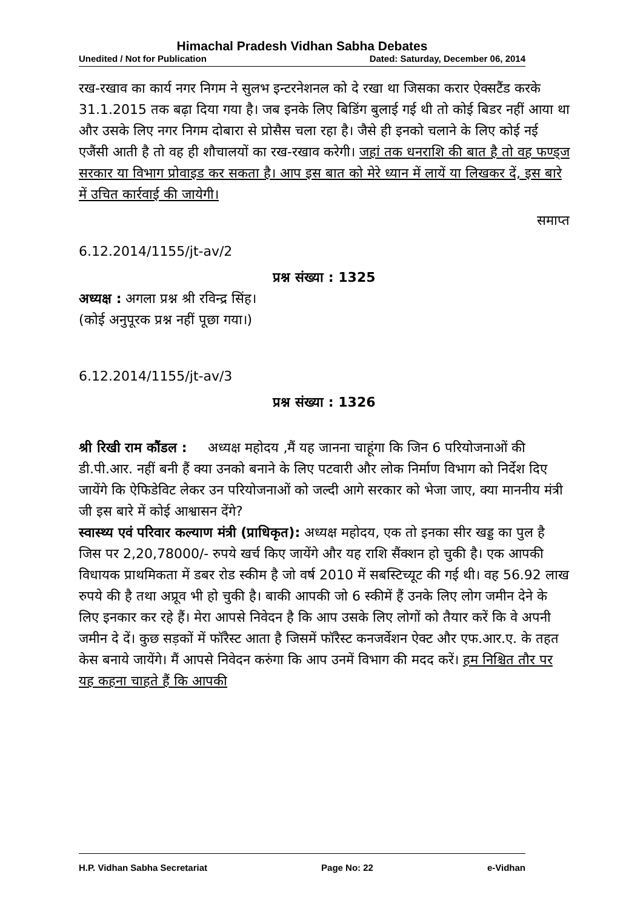Himachal Pradesh Vidhan Sabha Debates
Unedited / Not for Publication Dated: Saturday, December 06, 2014
रख-रखाव का कार्य नगर निगम ने सुलभ इन्टरनेशनल को दे रखा था जिसका करार ऐक्सटैंड करके 31.1.2015 तक बढ़ा दिया गया है। जब इनके लिए बिडिंग बुलाई गई थी तो कोई बिडर नहीं आया था और उसके लिए नगर निगम दोबारा से प्रोसैस चला रहा है। जैसे ही इनको चलाने के लिए कोई नई एजैंसी आती है तो वह ही शौचालयों का रख-रखाव करेगी। जहां तक धनराशि की बात है तो वह फण्ड्ज सरकार या विभाग प्रोवाइड कर सकता है। आप इस बात को मेरे ध्यान में लायें या लिखकर दें, इस बारे में उचित कार्रवाई की जायेगी।
समाप्त
6.12.2014/1155/jt-av/2
प्रश्न संख्या : 1325
अध्यक्ष : अगला प्रश्न श्री रविन्द्र सिंह।
(कोई अनुपूरक प्रश्न नहीं पूछा गया।)
6.12.2014/1155/jt-av/3
प्रश्न संख्या : 1326
श्री रिखी राम कौंडल : अध्यक्ष महोदय ,मैं यह जानना चाहूंगा कि जिन 6 परियोजनाओं की डी.पी.आर. नहीं बनी हैं क्या उनको बनाने के लिए पटवारी और लोक निर्माण विभाग को निर्देश दिए जायेंगे कि ऐफिडेविट लेकर उन परियोजनाओं को जल्दी आगे सरकार को भेजा जाए, क्या माननीय मंत्री जी इस बारे में कोई आश्वासन देंगे?
स्वास्थ्य एवं परिवार कल्याण मंत्री (प्राधिकृत): अध्यक्ष महोदय, एक तो इनका सीर खड्ड का पुल है जिस पर 2,20,78000/- रुपये खर्च किए जायेंगे और यह राशि सैंक्शन हो चुकी है। एक आपकी विधायक प्राथमिकता में डबर रोड स्कीम है जो वर्ष 2010 में सबस्टिच्यूट की गई थी। वह 56.92 लाख रुपये की है तथा अप्रूव भी हो चुकी है। बाकी आपकी जो 6 स्कीमें हैं उनके लिए लोग जमीन देने के लिए इनकार कर रहे हैं। मेरा आपसे निवेदन है कि आप उसके लिए लोगों को तैयार करें कि वे अपनी जमीन दे दें। कुछ सड़कों में फॉरैस्ट आता है जिसमें फॉरैस्ट कनजर्वेशन ऐक्ट और एफ.आर.ए. के तहत केस बनाये जायेंगे। मैं आपसे निवेदन करुंगा कि आप उनमें विभाग की मदद करें। हम निश्चित तौर पर यह कहना चाहते हैं कि आपकी
H.P. Vidhan Sabha Secretariat Page No: 22 e-Vidhan